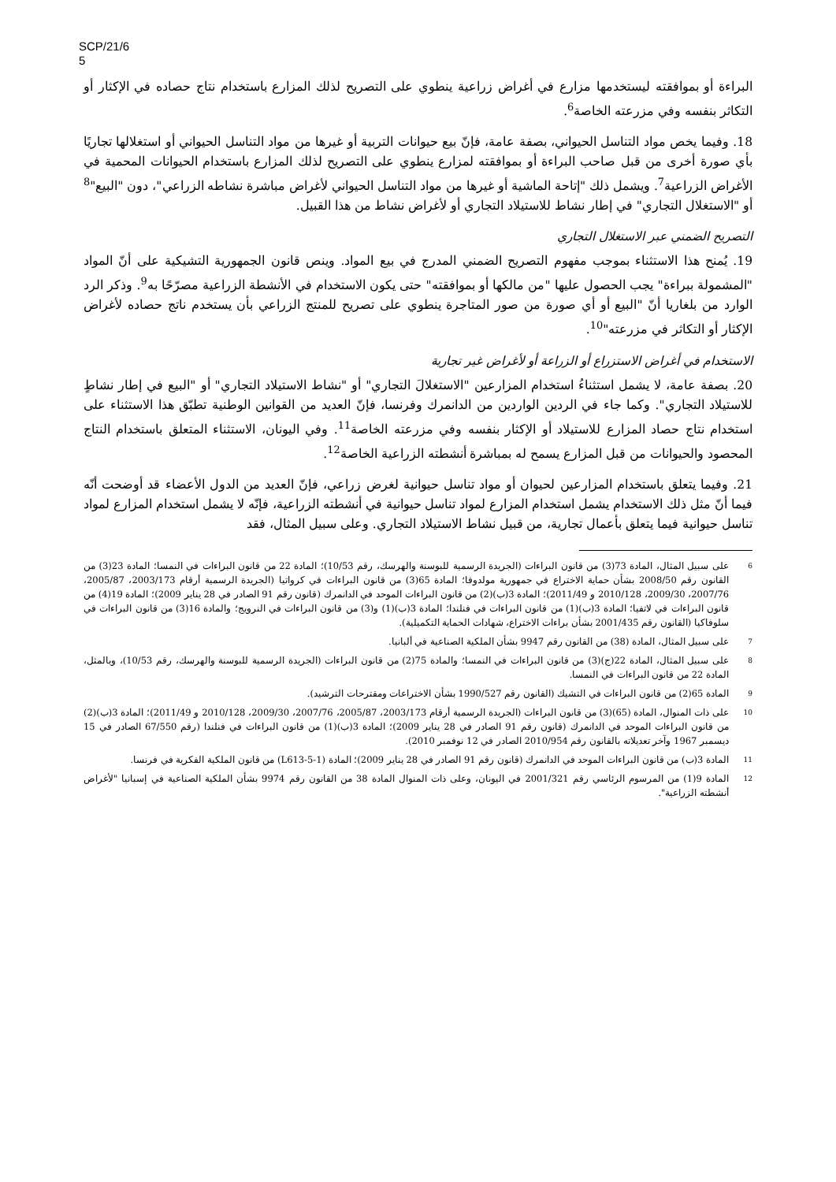SCP/21/6
5
البراءة أو بموافقته ليستخدمها مزارع في أغراض زراعية ينطوي على التصريح لذلك المزارع باستخدام نتاج حصاده في الإكثار أو التكاثر بنفسه وفي مزرعته الخاصة<sup>6</sup>.
18. وفيما يخص مواد التناسل الحيواني، بصفة عامة، فإنّ بيع حيوانات التربية أو غيرها من مواد التناسل الحيواني أو استغلالها تجاريًا بأي صورة أخرى من قبل صاحب البراءة أو بموافقته لمزارع ينطوي على التصريح لذلك المزارع باستخدام الحيوانات المحمية في الأغراض الزراعية<sup>7</sup>. ويشمل ذلك "إتاحة الماشية أو غيرها من مواد التناسل الحيواني لأغراض مباشرة نشاطه الزراعي"، دون "البيع"<sup>8</sup> أو "الاستغلال التجاري" في إطار نشاط للاستيلاد التجاري أو لأغراض نشاط من هذا القبيل.
التصريح الضمني عبر الاستغلال التجاري
19. يُمنح هذا الاستثناء بموجب مفهوم التصريح الضمني المدرج في بيع المواد. وينص قانون الجمهورية التشيكية على أنّ المواد "المشمولة ببراءة" يجب الحصول عليها "من مالكها أو بموافقته" حتى يكون الاستخدام في الأنشطة الزراعية مصرّحًا به<sup>9</sup>. وذكر الرد الوارد من بلغاريا أنّ "البيع أو أي صورة من صور المتاجرة ينطوي على تصريح للمنتج الزراعي بأن يستخدم ناتج حصاده لأغراض الإكثار أو التكاثر في مزرعته"<sup>10</sup>.
الاستخدام في أغراض الاستزراع أو الزراعة أو لأغراض غير تجارية
20. بصفة عامة، لا يشمل استثناءُ استخدام المزارعين "الاستغلالَ التجاري" أو "نشاط الاستيلاد التجاري" أو "البيع في إطار نشاطٍ للاستيلاد التجاري". وكما جاء في الردين الواردين من الدانمرك وفرنسا، فإنّ العديد من القوانين الوطنية تطبّق هذا الاستثناء على استخدام نتاج حصاد المزارع للاستيلاد أو الإكثار بنفسه وفي مزرعته الخاصة<sup>11</sup>. وفي اليونان، الاستثناء المتعلق باستخدام النتاج المحصود والحيوانات من قبل المزارع يسمح له بمباشرة أنشطته الزراعية الخاصة<sup>12</sup>.
21. وفيما يتعلق باستخدام المزارعين لحيوان أو مواد تناسل حيوانية لغرض زراعي، فإنّ العديد من الدول الأعضاء قد أوضحت أنّه فيما أنّ مثل ذلك الاستخدام يشمل استخدام المزارع لمواد تناسل حيوانية في أنشطته الزراعية، فإنّه لا يشمل استخدام المزارع لمواد تناسل حيوانية فيما يتعلق بأعمال تجارية، من قبيل نشاط الاستيلاد التجاري. وعلى سبيل المثال، فقد
6
على سبيل المثال، المادة 73(3) من قانون البراءات (الجريدة الرسمية للبوسنة والهرسك، رقم 10/53)؛ المادة 22 من قانون البراءات في النمسا؛ المادة 23(3) من القانون رقم 2008/50 بشأن حماية الاختراع في جمهورية مولدوفا؛ المادة 65(3) من قانون البراءات في كرواتيا (الجريدة الرسمية أرقام 2003/173، 2005/87، 2007/76، 2009/30، 2010/128 و 2011/49)؛ المادة 3(ب)(2) من قانون البراءات الموحد في الدانمرك (قانون رقم 91 الصادر في 28 يناير 2009)؛ المادة 19(4) من قانون البراءات في لاتفيا؛ المادة 3(ب)(1) من قانون البراءات في فنلندا؛ المادة 3(ب)(1) و(3) من قانون البراءات في النرويج؛ والمادة 16(3) من قانون البراءات في سلوفاكيا (القانون رقم 2001/435 بشأن براءات الاختراع، شهادات الحماية التكميلية).
7
على سبيل المثال، المادة (38) من القانون رقم 9947 بشأن الملكية الصناعية في ألبانيا.
8
على سبيل المثال، المادة 22(ج)(3) من قانون البراءات في النمسا؛ والمادة 75(2) من قانون البراءات (الجريدة الرسمية للبوسنة والهرسك، رقم 10/53)، وبالمثل، المادة 22 من قانون البراءات في النمسا.
9
المادة 65(2) من قانون البراءات في التشيك (القانون رقم 1990/527 بشأن الاختراعات ومقترحات الترشيد).
10
على ذات المنوال، المادة (65)(3) من قانون البراءات (الجريدة الرسمية أرقام 2003/173، 2005/87، 2007/76، 2009/30، 2010/128 و 2011/49)؛ المادة 3(ب)(2) من قانون البراءات الموحد في الدانمرك (قانون رقم 91 الصادر في 28 يناير 2009)؛ المادة 3(ب)(1) من قانون البراءات في فنلندا (رقم 67/550 الصادر في 15 ديسمبر 1967 وآخر تعديلاته بالقانون رقم 2010/954 الصادر في 12 نوفمبر 2010).
11
المادة 3(ب) من قانون البراءات الموحد في الدانمرك (قانون رقم 91 الصادر في 28 يناير 2009)؛ المادة (L613-5-1) من قانون الملكية الفكرية في فرنسا.
12
المادة 9(1) من المرسوم الرئاسي رقم 2001/321 في اليونان، وعلى ذات المنوال المادة 38 من القانون رقم 9974 بشأن الملكية الصناعية في إسبانيا "لأغراض أنشطته الزراعية".